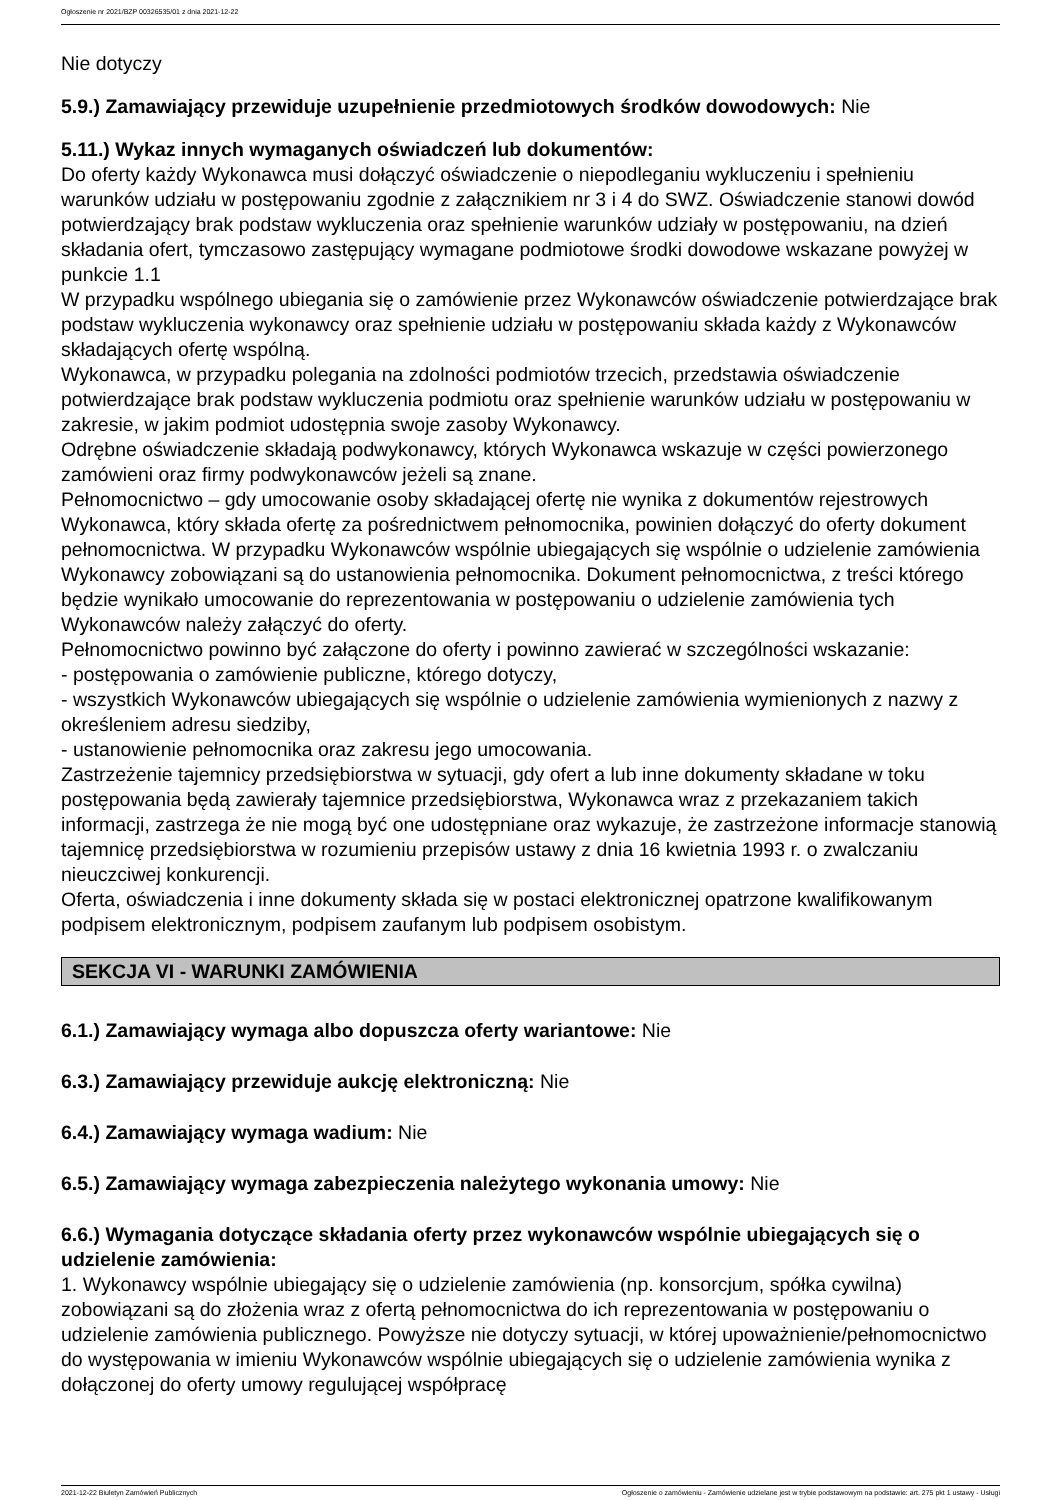Ogłoszenie nr 2021/BZP 00326535/01 z dnia 2021-12-22
Nie dotyczy
5.9.) Zamawiający przewiduje uzupełnienie przedmiotowych środków dowodowych: Nie
5.11.) Wykaz innych wymaganych oświadczeń lub dokumentów:
Do oferty każdy Wykonawca musi dołączyć oświadczenie o niepodleganiu wykluczeniu i spełnieniu warunków udziału w postępowaniu zgodnie z załącznikiem nr 3 i 4 do SWZ. Oświadczenie stanowi dowód potwierdzający brak podstaw wykluczenia oraz spełnienie warunków udziały w postępowaniu, na dzień składania ofert, tymczasowo zastępujący wymagane podmiotowe środki dowodowe wskazane powyżej w punkcie 1.1
W przypadku wspólnego ubiegania się o zamówienie przez Wykonawców oświadczenie potwierdzające brak podstaw wykluczenia wykonawcy oraz spełnienie udziału w postępowaniu składa każdy z Wykonawców składających ofertę wspólną.
Wykonawca, w przypadku polegania na zdolności podmiotów trzecich, przedstawia oświadczenie potwierdzające brak podstaw wykluczenia podmiotu oraz spełnienie warunków udziału w postępowaniu w zakresie, w jakim podmiot udostępnia swoje zasoby Wykonawcy.
Odrębne oświadczenie składają podwykonawcy, których Wykonawca wskazuje w części powierzonego zamówieni oraz firmy podwykonawców jeżeli są znane.
Pełnomocnictwo – gdy umocowanie osoby składającej ofertę nie wynika z dokumentów rejestrowych Wykonawca, który składa ofertę za pośrednictwem pełnomocnika, powinien dołączyć do oferty dokument pełnomocnictwa. W przypadku Wykonawców wspólnie ubiegających się wspólnie o udzielenie zamówienia Wykonawcy zobowiązani są do ustanowienia pełnomocnika. Dokument pełnomocnictwa, z treści którego będzie wynikało umocowanie do reprezentowania w postępowaniu o udzielenie zamówienia tych Wykonawców należy załączyć do oferty.
Pełnomocnictwo powinno być załączone do oferty i powinno zawierać w szczególności wskazanie:
- postępowania o zamówienie publiczne, którego dotyczy,
- wszystkich Wykonawców ubiegających się wspólnie o udzielenie zamówienia wymienionych z nazwy z określeniem adresu siedziby,
- ustanowienie pełnomocnika oraz zakresu jego umocowania.
Zastrzeżenie tajemnicy przedsiębiorstwa w sytuacji, gdy ofert a lub inne dokumenty składane w toku postępowania będą zawierały tajemnice przedsiębiorstwa, Wykonawca wraz z przekazaniem takich informacji, zastrzega że nie mogą być one udostępniane oraz wykazuje, że zastrzeżone informacje stanowią tajemnicę przedsiębiorstwa w rozumieniu przepisów ustawy z dnia 16 kwietnia 1993 r. o zwalczaniu nieuczciwej konkurencji.
Oferta, oświadczenia i inne dokumenty składa się w postaci elektronicznej opatrzone kwalifikowanym podpisem elektronicznym, podpisem zaufanym lub podpisem osobistym.
SEKCJA VI - WARUNKI ZAMÓWIENIA
6.1.) Zamawiający wymaga albo dopuszcza oferty wariantowe: Nie
6.3.) Zamawiający przewiduje aukcję elektroniczną: Nie
6.4.) Zamawiający wymaga wadium: Nie
6.5.) Zamawiający wymaga zabezpieczenia należytego wykonania umowy: Nie
6.6.) Wymagania dotyczące składania oferty przez wykonawców wspólnie ubiegających się o udzielenie zamówienia:
1. Wykonawcy wspólnie ubiegający się o udzielenie zamówienia (np. konsorcjum, spółka cywilna) zobowiązani są do złożenia wraz z ofertą pełnomocnictwa do ich reprezentowania w postępowaniu o udzielenie zamówienia publicznego. Powyższe nie dotyczy sytuacji, w której upoważnienie/pełnomocnictwo do występowania w imieniu Wykonawców wspólnie ubiegających się o udzielenie zamówienia wynika z dołączonej do oferty umowy regulującej współpracę
2021-12-22 Biuletyn Zamówień Publicznych Ogłoszenie o zamówieniu - Zamówienie udzielane jest w trybie podstawowym na podstawie: art. 275 pkt 1 ustawy - Usługi